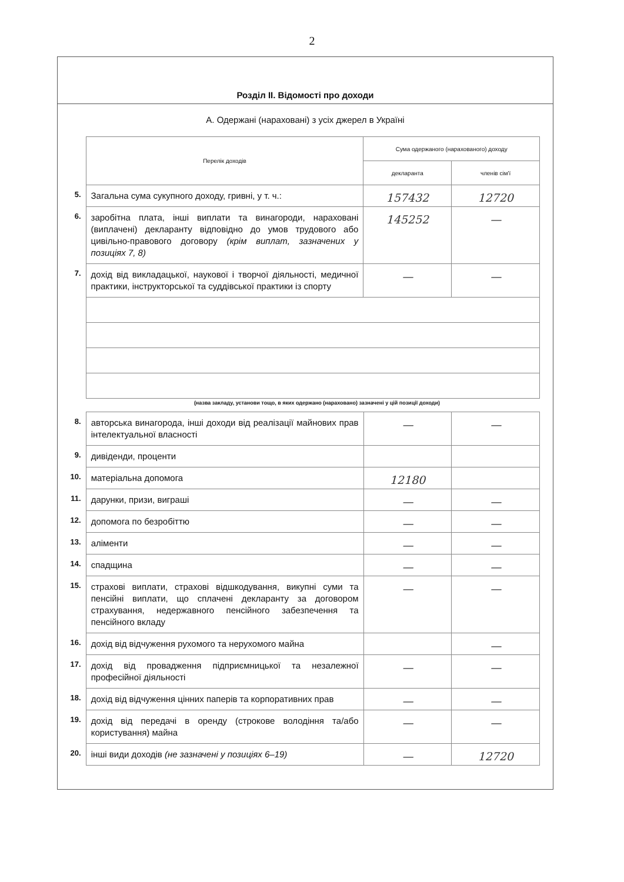2
Розділ II. Відомості про доходи
А. Одержані (нараховані) з усіх джерел в Україні
| | Перелік доходів | Сума одержаного (нарахованого) доходу | |
| | | декларанта | членів сім'ї |
| 5. | Загальна сума сукупного доходу, гривні, у т. ч.: | 157432 | 12720 |
| 6. | заробітна плата, інші виплати та винагороди, нараховані (виплачені) декларанту відповідно до умов трудового або цивільно-правового договору (крім виплат, зазначених у позиціях 7, 8) | 145252 | — |
| 7. | дохід від викладацької, наукової і творчої діяльності, медичної практики, інструкторської та суддівської практики із спорту | — | — |
(назва закладу, установи тощо, в яких одержано (нараховано) зазначені у цій позиції доходи)
| 8. | авторська винагорода, інші доходи від реалізації майнових прав інтелектуальної власності | — | — |
| 9. | дивіденди, проценти | | |
| 10. | матеріальна допомога | 12180 | |
| 11. | дарунки, призи, виграші | — | — |
| 12. | допомога по безробіттю | — | — |
| 13. | аліменти | — | — |
| 14. | спадщина | — | — |
| 15. | страхові виплати, страхові відшкодування, викупні суми та пенсійні виплати, що сплачені декларанту за договором страхування, недержавного пенсійного забезпечення та пенсійного вкладу | — | — |
| 16. | дохід від відчуження рухомого та нерухомого майна | | — |
| 17. | дохід від провадження підприємницької та незалежної професійної діяльності | — | — |
| 18. | дохід від відчуження цінних паперів та корпоративних прав | — | — |
| 19. | дохід від передачі в оренду (строкове володіння та/або користування) майна | — | — |
| 20. | інші види доходів (не зазначені у позиціях 6–19) | — | 12720 |